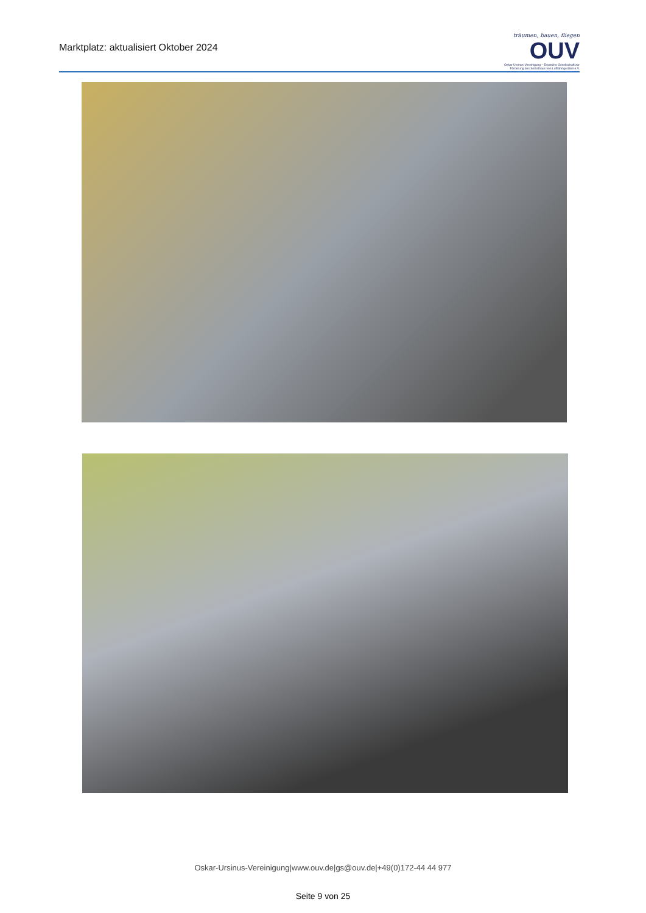Marktplatz: aktualisiert Oktober 2024
träumen, bauen, fliegen
OUV
Oskar-Ursinus-Vereinigung – Deutsche Gesellschaft zur Förderung des Selbstbaus von Luftfahrtgeräten e.V.
Oskar-Ursinus-Vereinigung|www.ouv.de|gs@ouv.de|+49(0)172-44 44 977
Seite 9 von 25